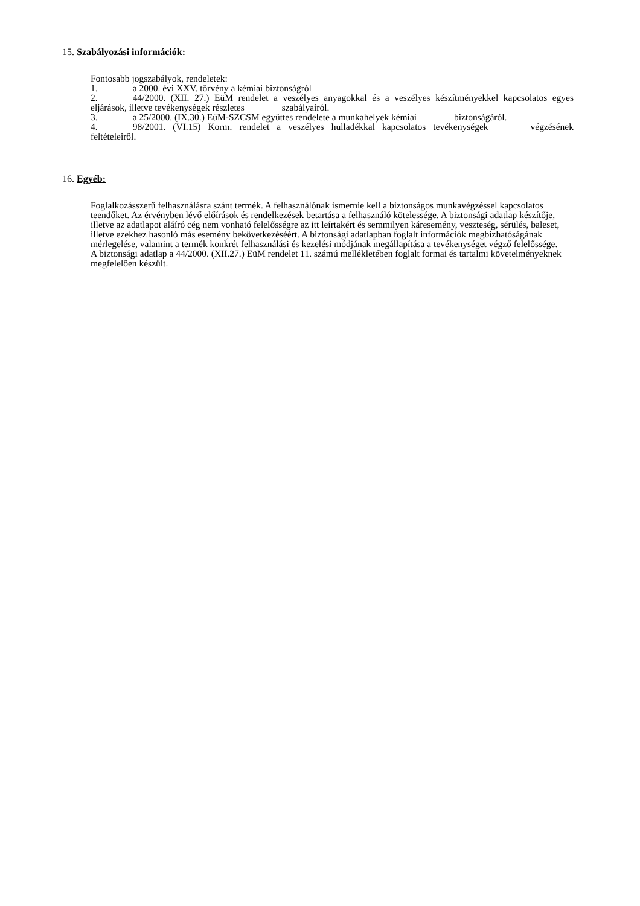15. Szabályozási információk:
Fontosabb jogszabályok, rendeletek:
1. a 2000. évi XXV. törvény a kémiai biztonságról
2. 44/2000. (XII. 27.) EüM rendelet a veszélyes anyagokkal és a veszélyes készítményekkel kapcsolatos egyes eljárások, illetve tevékenységek részletes szabályairól.
3. a 25/2000. (IX.30.) EüM-SZCSM együttes rendelete a munkahelyek kémiai biztonságáról.
4. 98/2001. (VI.15) Korm. rendelet a veszélyes hulladékkal kapcsolatos tevékenységek végzésének feltételeiről.
16. Egyéb:
Foglalkozásszerű felhasználásra szánt termék. A felhasználónak ismernie kell a biztonságos munkavégzéssel kapcsolatos teendőket. Az érvényben lévő előírások és rendelkezések betartása a felhasználó kötelessége. A biztonsági adatlap készítője, illetve az adatlapot aláíró cég nem vonható felelősségre az itt leírtakért és semmilyen káresemény, veszteség, sérülés, baleset, illetve ezekhez hasonló más esemény bekövetkezéséért. A biztonsági adatlapban foglalt információk megbízhatóságának mérlegelése, valamint a termék konkrét felhasználási és kezelési módjának megállapítása a tevékenységet végző felelőssége.
A biztonsági adatlap a 44/2000. (XII.27.) EüM rendelet 11. számú mellékletében foglalt formai és tartalmi követelményeknek megfelelően készült.